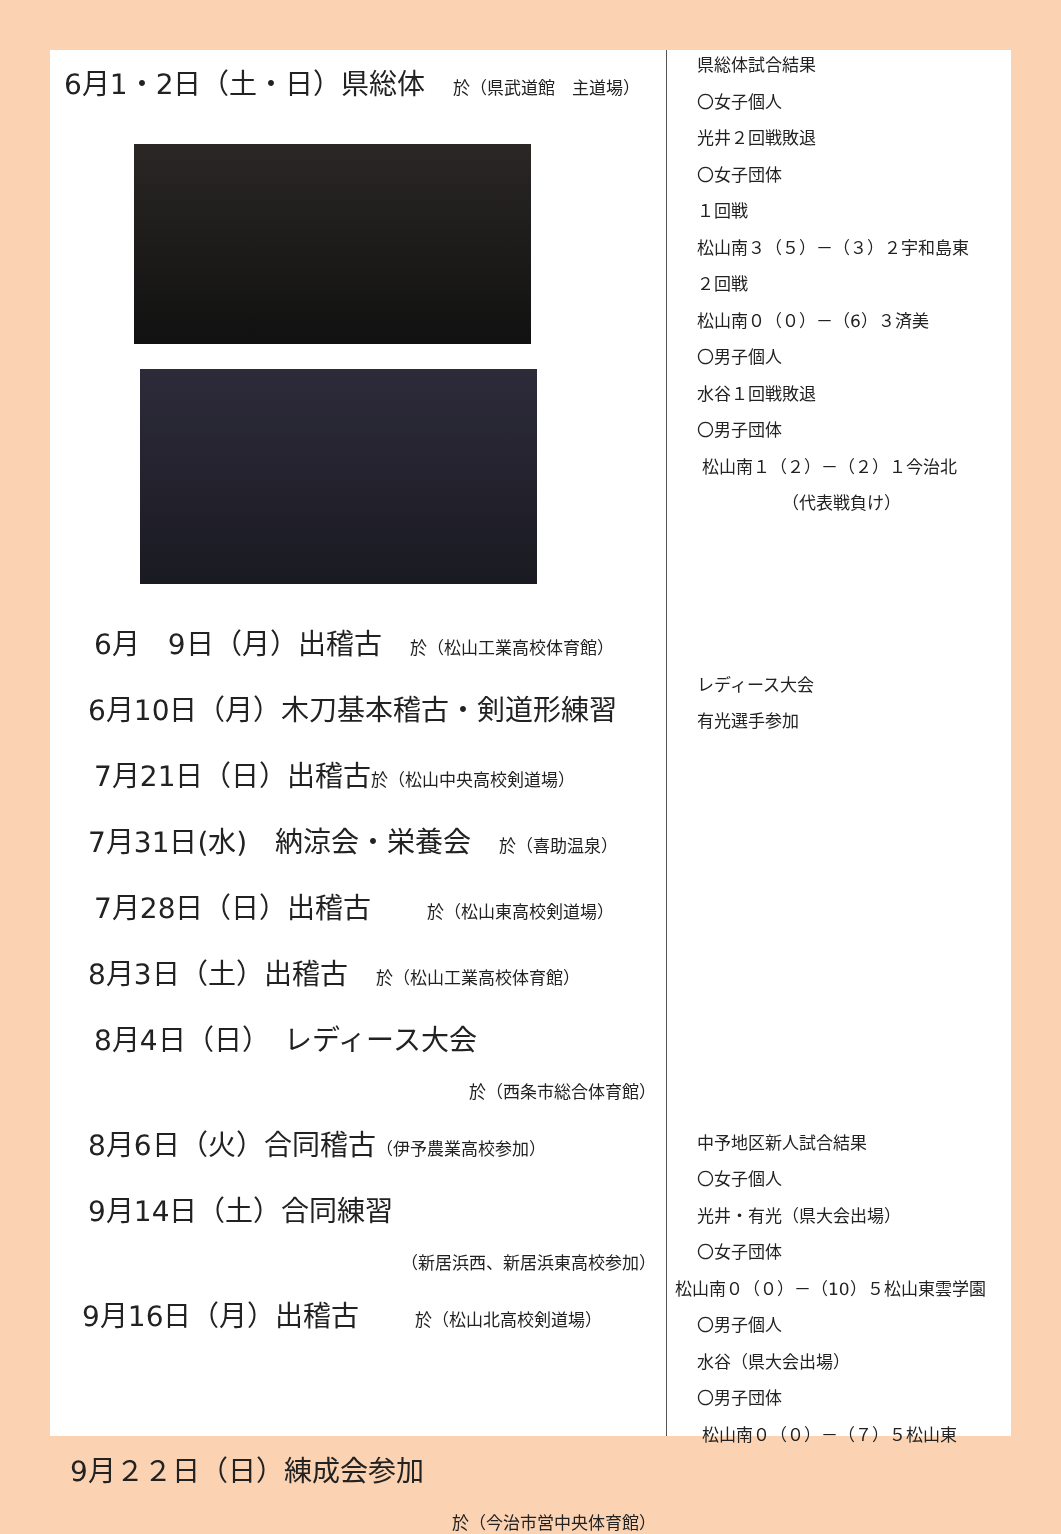6月1・2日（土・日）県総体　於（県武道館　主道場）
6月　9日（月）出稽古　於（松山工業高校体育館）
6月10日（月）木刀基本稽古・剣道形練習
7月21日（日）出稽古於（松山中央高校剣道場）
7月31日(水)　納涼会・栄養会　於（喜助温泉）
7月28日（日）出稽古　　於（松山東高校剣道場）
8月3日（土）出稽古　於（松山工業高校体育館）
8月4日（日）　レディース大会
於（西条市総合体育館）
8月6日（火）合同稽古（伊予農業高校参加）
9月14日（土）合同練習
（新居浜西、新居浜東高校参加）
9月16日（月）出稽古　　於（松山北高校剣道場）
9月２２日（日）練成会参加
於（今治市営中央体育館）
県総体試合結果
〇女子個人
光井２回戦敗退
〇女子団体
１回戦
松山南３（５）－（３）２宇和島東
２回戦
松山南０（０）－（6）３済美
〇男子個人
水谷１回戦敗退
〇男子団体
松山南１（２）－（２）１今治北
（代表戦負け）
レディース大会
有光選手参加
中予地区新人試合結果
〇女子個人
光井・有光（県大会出場）
〇女子団体
松山南０（０）－（10）５松山東雲学園
〇男子個人
水谷（県大会出場）
〇男子団体
松山南０（０）－（７）５松山東